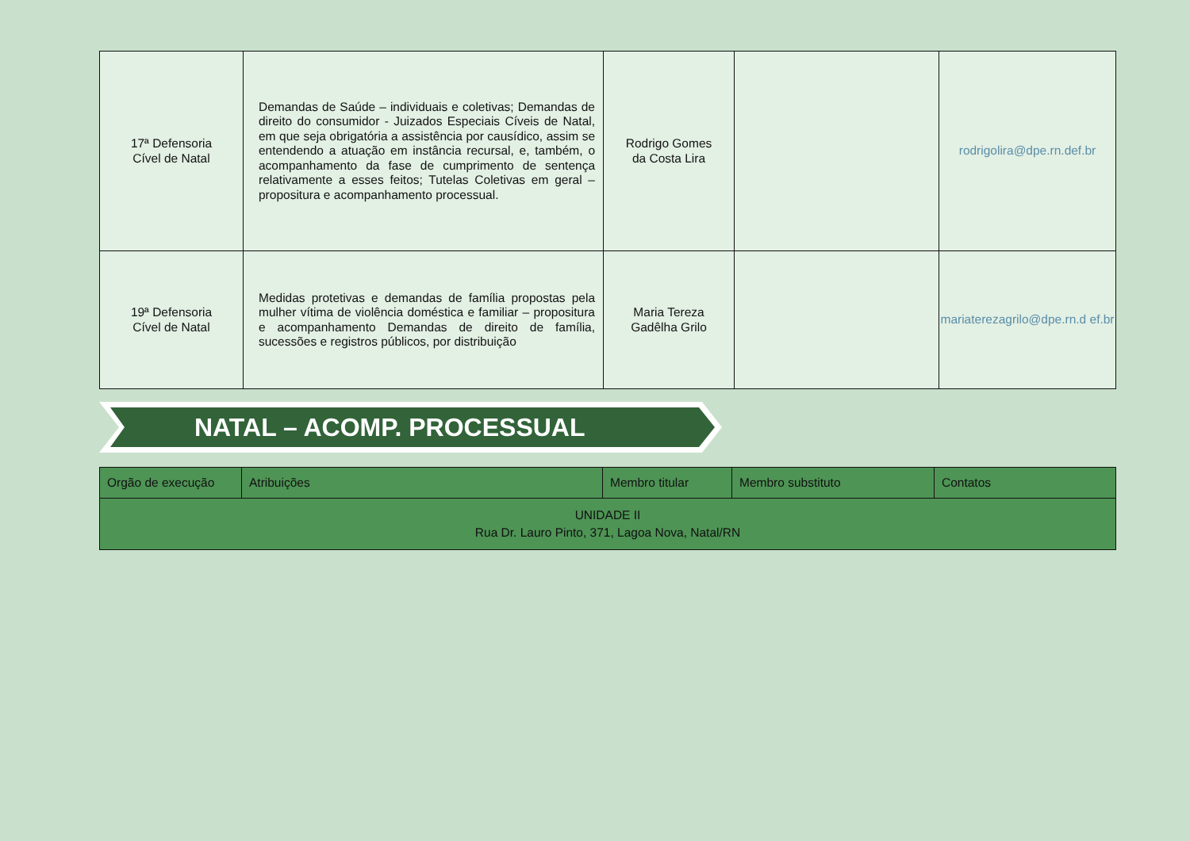| 17ª Defensoria Cível de Natal | Demandas de Saúde – individuais e coletivas; Demandas de direito do consumidor - Juizados Especiais Cíveis de Natal, em que seja obrigatória a assistência por causídico, assim se entendendo a atuação em instância recursal, e, também, o acompanhamento da fase de cumprimento de sentença relativamente a esses feitos; Tutelas Coletivas em geral – propositura e acompanhamento processual. | Rodrigo Gomes da Costa Lira | | rodrigolira@dpe.rn.def.br |
| 19ª Defensoria Cível de Natal | Medidas protetivas e demandas de família propostas pela mulher vítima de violência doméstica e familiar – propositura e acompanhamento Demandas de direito de família, sucessões e registros públicos, por distribuição | Maria Tereza Gadêlha Grilo | | mariaterezagrilo@dpe.rn.d ef.br |
NATAL – ACOMP. PROCESSUAL
| Orgão de execução | Atribuições | Membro titular | Membro substituto | Contatos |
| --- | --- | --- | --- | --- |
| UNIDADE II Rua Dr. Lauro Pinto, 371, Lagoa Nova, Natal/RN | | | | |